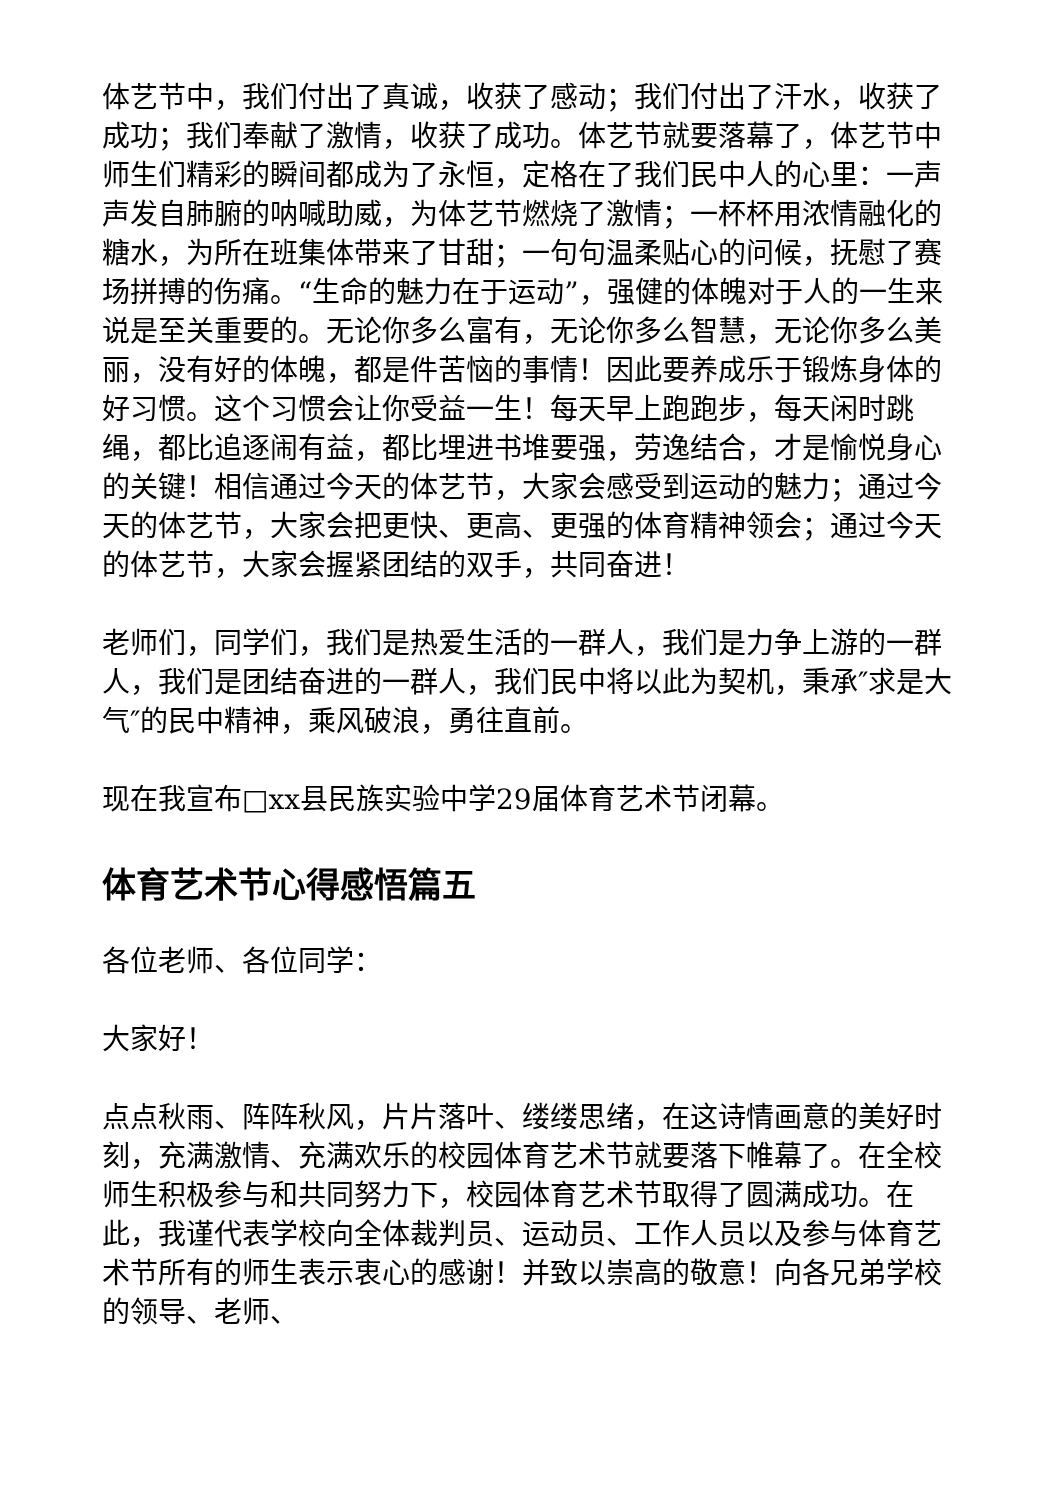体艺节中，我们付出了真诚，收获了感动；我们付出了汗水，收获了成功；我们奉献了激情，收获了成功。体艺节就要落幕了，体艺节中师生们精彩的瞬间都成为了永恒，定格在了我们民中人的心里：一声声发自肺腑的呐喊助威，为体艺节燃烧了激情；一杯杯用浓情融化的糖水，为所在班集体带来了甘甜；一句句温柔贴心的问候，抚慰了赛场拼搏的伤痛。“生命的魅力在于运动”，强健的体魄对于人的一生来说是至关重要的。无论你多么富有，无论你多么智慧，无论你多么美丽，没有好的体魄，都是件苦恼的事情！因此要养成乐于锻炼身体的好习惯。这个习惯会让你受益一生！每天早上跑跑步，每天闲时跳绳，都比追逐闹有益，都比埋进书堆要强，劳逸结合，才是愉悦身心的关键！相信通过今天的体艺节，大家会感受到运动的魅力；通过今天的体艺节，大家会把更快、更高、更强的体育精神领会；通过今天的体艺节，大家会握紧团结的双手，共同奋进！
老师们，同学们，我们是热爱生活的一群人，我们是力争上游的一群人，我们是团结奋进的一群人，我们民中将以此为契机，秉承″求是大气″的民中精神，乘风破浪，勇往直前。
现在我宣布□xx县民族实验中学29届体育艺术节闭幕。
体育艺术节心得感悟篇五
各位老师、各位同学：
大家好！
点点秋雨、阵阵秋风，片片落叶、缕缕思绪，在这诗情画意的美好时刻，充满激情、充满欢乐的校园体育艺术节就要落下帷幕了。在全校师生积极参与和共同努力下，校园体育艺术节取得了圆满成功。在此，我谨代表学校向全体裁判员、运动员、工作人员以及参与体育艺术节所有的师生表示衷心的感谢！并致以崇高的敬意！向各兄弟学校的领导、老师、